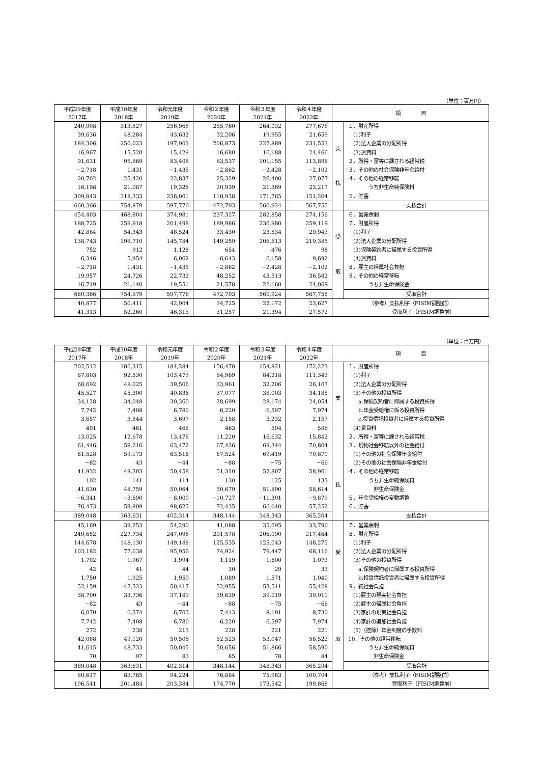（単位：百万円）
| 平成29年度 2017年 | 平成30年度 2018年 | 令和元年度 2019年 | 令和２年度 2020年 | 令和３年度 2021年 | 令和４年度 2022年 | 項 目 | |
| --- | --- | --- | --- | --- | --- | --- | --- |
| 240,908 | 313,827 | 256,965 | 255,760 | 264,032 | 277,678 | 支 払 | １．財産所得 |
| 39,636 | 48,284 | 43,632 | 32,206 | 19,955 | 21,659 | | (1)利子 |
| 184,306 | 250,023 | 197,903 | 206,873 | 227,889 | 231,553 | | (2)法人企業の分配所得 |
| 16,967 | 15,520 | 15,429 | 16,680 | 16,188 | 24,466 | | (3)賃貸料 |
| 91,631 | 95,869 | 83,408 | 83,537 | 101,155 | 113,898 | | ２．所得・富等に課される経常税 |
| −2,718 | 1,431 | −1,435 | −2,862 | −2,428 | −2,102 | | ３．その他の社会保険非年金給付 |
| 20,702 | 25,420 | 22,837 | 25,329 | 26,400 | 27,077 | | ４．その他の経常移転 |
| 16,198 | 21,087 | 19,328 | 20,939 | 21,369 | 23,217 | | うち非生命純保険料 |
| 309,843 | 318,333 | 236,001 | 110,938 | 171,765 | 151,204 | | ５．貯蓄 |
| 660,366 | 754,879 | 597,776 | 472,703 | 560,924 | 567,755 | | 支払合計 |
| 454,403 | 468,804 | 374,981 | 237,327 | 282,858 | 274,156 | 受 取 | ６．営業余剰 |
| 188,725 | 259,918 | 201,498 | 189,986 | 236,980 | 259,119 | | ７．財産所得 |
| 42,884 | 54,343 | 48,524 | 33,430 | 23,534 | 29,943 | | (1)利子 |
| 138,743 | 198,710 | 145,784 | 149,259 | 206,813 | 219,385 | | (2)法人企業の分配所得 |
| 752 | 912 | 1,128 | 654 | 476 | 98 | | (3)保険契約者に帰属する投資所得 |
| 6,346 | 5,954 | 6,062 | 6,643 | 6,158 | 9,692 | | (4)賃貸料 |
| −2,718 | 1,431 | −1,435 | −2,862 | −2,428 | −2,102 | | ８．雇主の帰属社会負担 |
| 19,957 | 24,726 | 22,732 | 48,252 | 43,513 | 36,582 | | ９．その他の経常移転 |
| 16,719 | 21,140 | 19,551 | 21,578 | 22,160 | 24,069 | | うち非生命保険金 |
| 660,366 | 754,879 | 597,776 | 472,703 | 560,924 | 567,755 | | 受取合計 |
| 40,877 | 50,411 | 42,904 | 34,725 | 22,172 | 23,627 | （参考）支払利子（FISIM調整前） | |
| 41,313 | 52,260 | 46,315 | 31,257 | 21,394 | 27,572 | 受取利子（FISIM調整前） | |
（単位：百万円）
| 平成29年度 2017年 | 平成30年度 2018年 | 令和元年度 2019年 | 令和２年度 2020年 | 令和３年度 2021年 | 令和４年度 2022年 | 項 目 | |
| --- | --- | --- | --- | --- | --- | --- | --- |
| 202,512 | 186,315 | 184,284 | 156,470 | 154,821 | 172,223 | 支 払 | １．財産所得 |
| 87,803 | 92,530 | 103,473 | 84,969 | 84,218 | 111,343 | | (1)利子 |
| 68,692 | 48,025 | 39,506 | 33,961 | 32,206 | 26,107 | | (2)法人企業の分配所得 |
| 45,527 | 45,300 | 40,836 | 37,077 | 38,003 | 34,185 | | (3)その他の投資所得 |
| 34,128 | 34,048 | 30,360 | 28,699 | 28,174 | 24,054 | | a.保険契約者に帰属する投資所得 |
| 7,742 | 7,408 | 6,780 | 6,220 | 6,597 | 7,974 | | b.年金受給権に係る投資所得 |
| 3,657 | 3,844 | 3,697 | 2,158 | 3,232 | 2,157 | | c.投資信託投資者に帰属する投資所得 |
| 491 | 461 | 468 | 463 | 394 | 588 | | (4)賃貸料 |
| 13,025 | 12,678 | 13,476 | 11,220 | 16,632 | 15,842 | | ２．所得・富等に課される経常税 |
| 61,446 | 59,216 | 63,472 | 67,436 | 69,344 | 70,804 | | ３．現物社会移転以外の社会給付 |
| 61,528 | 59,173 | 63,516 | 67,524 | 69,419 | 70,870 | | (1)その他の社会保険年金給付 |
| −82 | 43 | −44 | −88 | −75 | −66 | | (2)その他の社会保険非年金給付 |
| 41,932 | 49,303 | 50,458 | 51,310 | 52,807 | 58,961 | | ４．その他の経常移転 |
| 102 | 141 | 114 | 130 | 125 | 133 | | うち非生命純保険料 |
| 41,630 | 48,759 | 50,064 | 50,679 | 51,890 | 58,614 | | 非生命保険金 |
| −6,341 | −3,690 | −8,000 | −10,727 | −11,301 | −9,879 | | ５．年金受給権の変動調整 |
| 76,473 | 59,809 | 98,625 | 72,435 | 66,040 | 57,252 | | ６．貯蓄 |
| 389,048 | 363,631 | 402,314 | 348,144 | 348,343 | 365,204 | | 支払合計 |
| 45,169 | 39,253 | 54,290 | 41,088 | 35,695 | 33,790 | 受 取 | ７．営業余剰 |
| 249,652 | 227,734 | 247,098 | 201,578 | 206,090 | 217,464 | | ８．財産所得 |
| 144,678 | 148,130 | 149,148 | 125,535 | 125,043 | 148,275 | | (1)利子 |
| 103,182 | 77,638 | 95,956 | 74,924 | 79,447 | 68,116 | | (2)法人企業の分配所得 |
| 1,792 | 1,967 | 1,994 | 1,119 | 1,600 | 1,073 | | (3)その他の投資所得 |
| 42 | 41 | 44 | 30 | 29 | 33 | | a.保険契約者に帰属する投資所得 |
| 1,750 | 1,925 | 1,950 | 1,089 | 1,571 | 1,040 | | b.投資信託投資者に帰属する投資所得 |
| 52,159 | 47,523 | 50,417 | 52,955 | 53,511 | 55,428 | | ９．純社会負担 |
| 38,700 | 33,736 | 37,189 | 39,639 | 39,019 | 39,011 | | (1)雇主の現実社会負担 |
| −82 | 43 | −44 | −88 | −75 | −66 | | (2)雇主の帰属社会負担 |
| 6,070 | 6,574 | 6,705 | 7,413 | 8,191 | 8,730 | | (3)家計の現実社会負担 |
| 7,742 | 7,408 | 6,780 | 6,220 | 6,597 | 7,974 | | (4)家計の追加社会負担 |
| 272 | 238 | 213 | 228 | 221 | 221 | | (5)（控除）年金制度の手数料 |
| 42,068 | 49,120 | 50,508 | 52,523 | 53,047 | 58,522 | | 10．その他の経常移転 |
| 41,615 | 48,733 | 50,045 | 50,656 | 51,866 | 58,590 | | うち非生命純保険料 |
| 70 | 97 | 83 | 85 | 78 | 84 | | 非生命保険金 |
| 389,048 | 363,631 | 402,314 | 348,144 | 348,343 | 365,204 | | 受取合計 |
| 80,617 | 83,765 | 94,224 | 76,884 | 75,963 | 100,704 | （参考）支払利子（FISIM調整前） | |
| 196,541 | 201,484 | 203,384 | 174,770 | 173,542 | 199,868 | 受取利子（FISIM調整前） | |